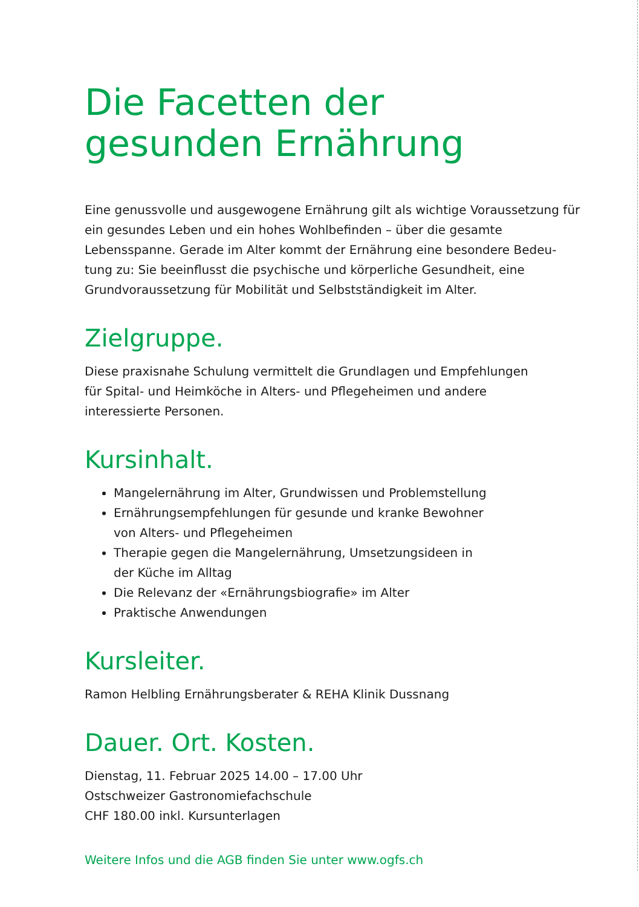Die Facetten der
gesunden Ernährung
Eine genussvolle und ausgewogene Ernährung gilt als wichtige Voraussetzung für ein gesundes Leben und ein hohes Wohlbefinden – über die gesamte Lebensspanne. Gerade im Alter kommt der Ernährung eine besondere Bedeu-tung zu: Sie beeinflusst die psychische und körperliche Gesundheit, eine Grundvoraussetzung für Mobilität und Selbstständigkeit im Alter.
Zielgruppe.
Diese praxisnahe Schulung vermittelt die Grundlagen und Empfehlungen
für Spital- und Heimköche in Alters- und Pflegeheimen und andere
interessierte Personen.
Kursinhalt.
Mangelernährung im Alter, Grundwissen und Problemstellung
Ernährungsempfehlungen für gesunde und kranke Bewohner
von Alters- und Pflegeheimen
Therapie gegen die Mangelernährung, Umsetzungsideen in
der Küche im Alltag
Die Relevanz der «Ernährungsbiografie» im Alter
Praktische Anwendungen
Kursleiter.
Ramon Helbling Ernährungsberater & REHA Klinik Dussnang
Dauer. Ort. Kosten.
Dienstag, 11. Februar 2025 14.00 – 17.00 Uhr
Ostschweizer Gastronomiefachschule
CHF 180.00 inkl. Kursunterlagen
Weitere Infos und die AGB finden Sie unter www.ogfs.ch